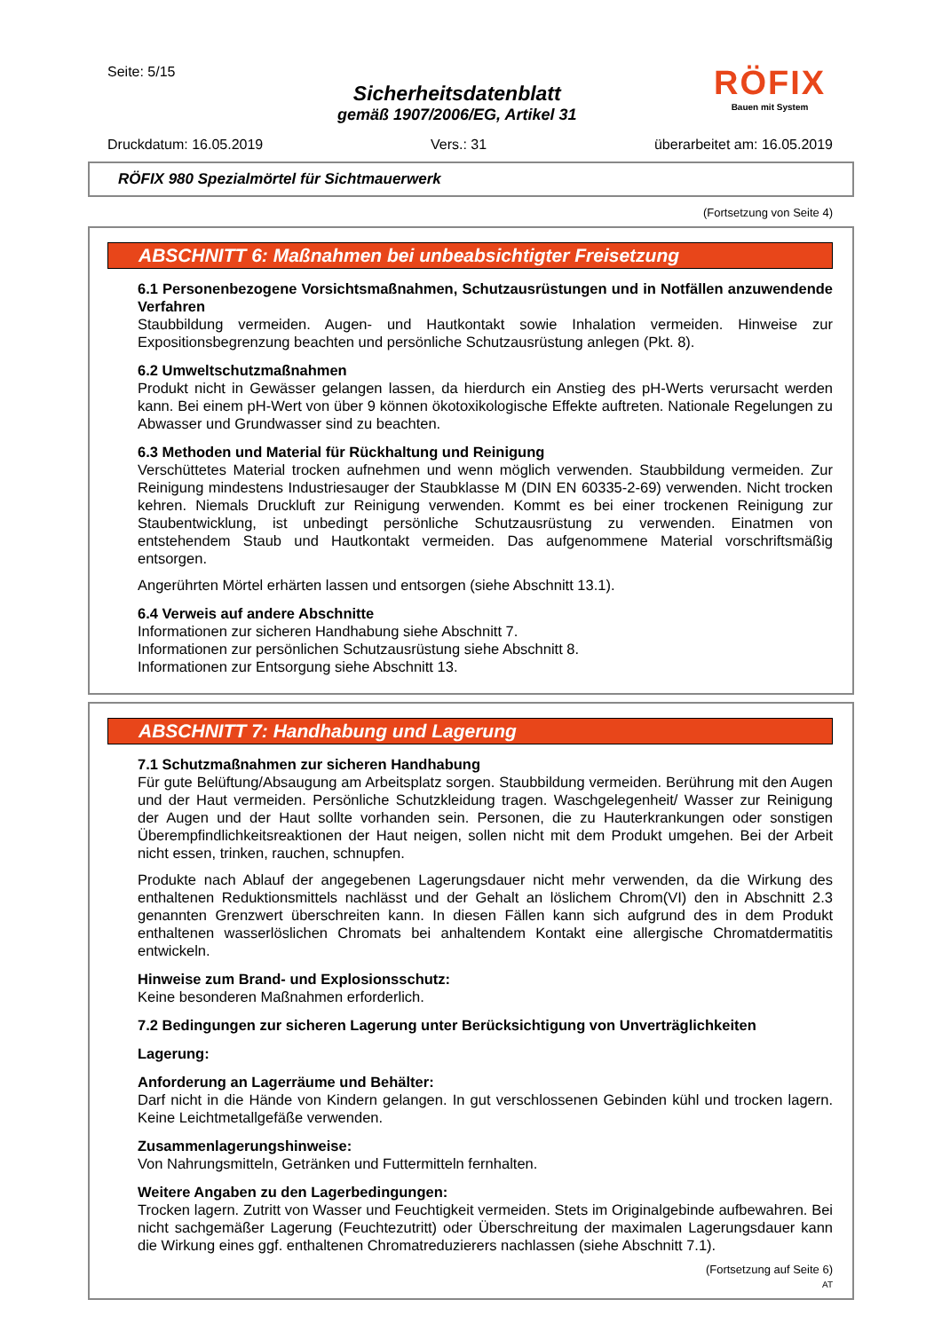Seite: 5/15
Sicherheitsdatenblatt
gemäß 1907/2006/EG, Artikel 31
RÖFIX
Bauen mit System
Druckdatum: 16.05.2019 Vers.: 31 überarbeitet am: 16.05.2019
RÖFIX 980 Spezialmörtel für Sichtmauerwerk
(Fortsetzung von Seite 4)
ABSCHNITT 6: Maßnahmen bei unbeabsichtigter Freisetzung
6.1 Personenbezogene Vorsichtsmaßnahmen, Schutzausrüstungen und in Notfällen anzuwendende Verfahren
Staubbildung vermeiden. Augen- und Hautkontakt sowie Inhalation vermeiden. Hinweise zur Expositionsbegrenzung beachten und persönliche Schutzausrüstung anlegen (Pkt. 8).
6.2 Umweltschutzmaßnahmen
Produkt nicht in Gewässer gelangen lassen, da hierdurch ein Anstieg des pH-Werts verursacht werden kann. Bei einem pH-Wert von über 9 können ökotoxikologische Effekte auftreten. Nationale Regelungen zu Abwasser und Grundwasser sind zu beachten.
6.3 Methoden und Material für Rückhaltung und Reinigung
Verschüttetes Material trocken aufnehmen und wenn möglich verwenden. Staubbildung vermeiden. Zur Reinigung mindestens Industriesauger der Staubklasse M (DIN EN 60335-2-69) verwenden. Nicht trocken kehren. Niemals Druckluft zur Reinigung verwenden. Kommt es bei einer trockenen Reinigung zur Staubentwicklung, ist unbedingt persönliche Schutzausrüstung zu verwenden. Einatmen von entstehendem Staub und Hautkontakt vermeiden. Das aufgenommene Material vorschriftsmäßig entsorgen.
Angerührten Mörtel erhärten lassen und entsorgen (siehe Abschnitt 13.1).
6.4 Verweis auf andere Abschnitte
Informationen zur sicheren Handhabung siehe Abschnitt 7.
Informationen zur persönlichen Schutzausrüstung siehe Abschnitt 8.
Informationen zur Entsorgung siehe Abschnitt 13.
ABSCHNITT 7: Handhabung und Lagerung
7.1 Schutzmaßnahmen zur sicheren Handhabung
Für gute Belüftung/Absaugung am Arbeitsplatz sorgen. Staubbildung vermeiden. Berührung mit den Augen und der Haut vermeiden. Persönliche Schutzkleidung tragen. Waschgelegenheit/ Wasser zur Reinigung der Augen und der Haut sollte vorhanden sein. Personen, die zu Hauterkrankungen oder sonstigen Überempfindlichkeitsreaktionen der Haut neigen, sollen nicht mit dem Produkt umgehen. Bei der Arbeit nicht essen, trinken, rauchen, schnupfen.
Produkte nach Ablauf der angegebenen Lagerungsdauer nicht mehr verwenden, da die Wirkung des enthaltenen Reduktionsmittels nachlässt und der Gehalt an löslichem Chrom(VI) den in Abschnitt 2.3 genannten Grenzwert überschreiten kann. In diesen Fällen kann sich aufgrund des in dem Produkt enthaltenen wasserlöslichen Chromats bei anhaltendem Kontakt eine allergische Chromatdermatitis entwickeln.
Hinweise zum Brand- und Explosionsschutz:
Keine besonderen Maßnahmen erforderlich.
7.2 Bedingungen zur sicheren Lagerung unter Berücksichtigung von Unverträglichkeiten
Lagerung:
Anforderung an Lagerräume und Behälter:
Darf nicht in die Hände von Kindern gelangen. In gut verschlossenen Gebinden kühl und trocken lagern. Keine Leichtmetallgefäße verwenden.
Zusammenlagerungshinweise:
Von Nahrungsmitteln, Getränken und Futtermitteln fernhalten.
Weitere Angaben zu den Lagerbedingungen:
Trocken lagern. Zutritt von Wasser und Feuchtigkeit vermeiden. Stets im Originalgebinde aufbewahren. Bei nicht sachgemäßer Lagerung (Feuchtezutritt) oder Überschreitung der maximalen Lagerungsdauer kann die Wirkung eines ggf. enthaltenen Chromatreduzierers nachlassen (siehe Abschnitt 7.1).
(Fortsetzung auf Seite 6)
AT